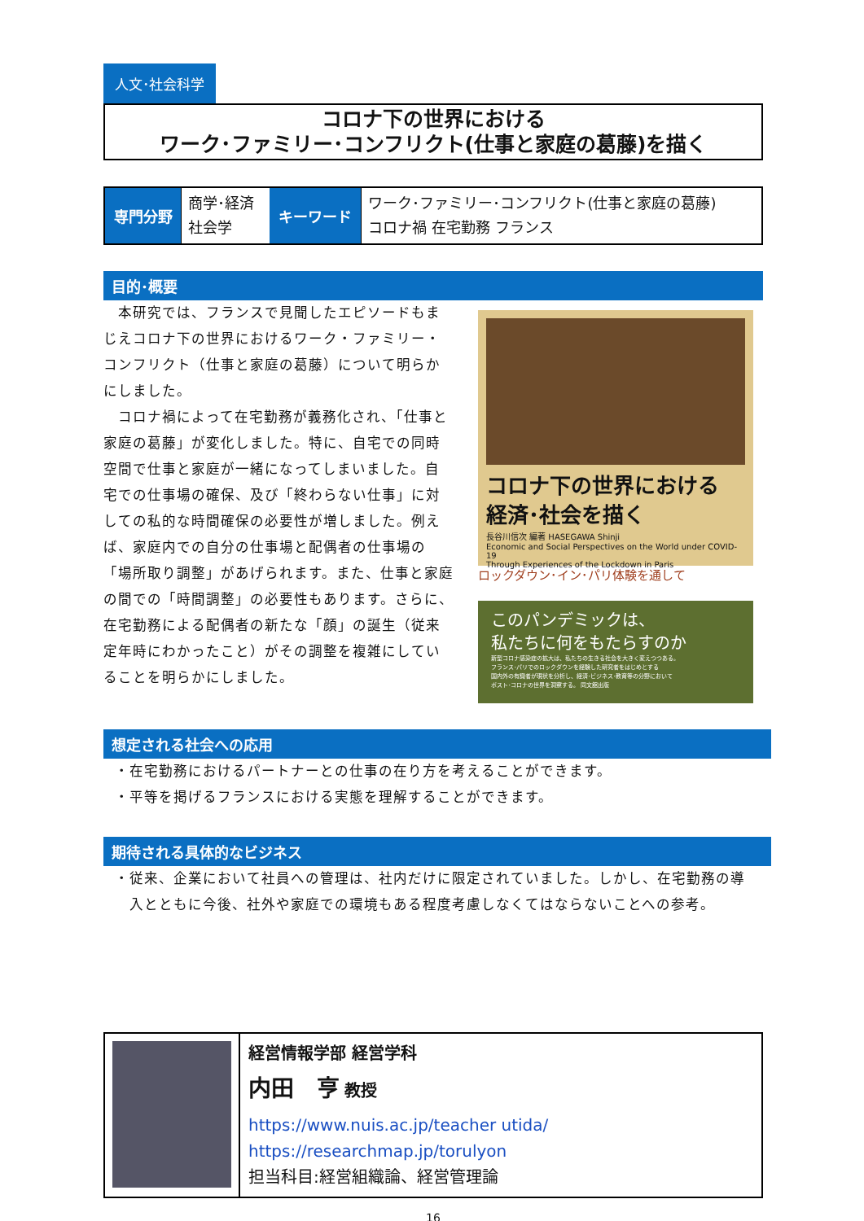人文･社会科学
コロナ下の世界における
ワーク･ファミリー･コンフリクト(仕事と家庭の葛藤)を描く
| 専門分野 | 商学･経済 社会学 | キーワード | ワーク･ファミリー･コンフリクト(仕事と家庭の葛藤) コロナ禍 在宅勤務 フランス |
目的･概要
　本研究では、フランスで見聞したエピソードもまじえコロナ下の世界におけるワーク・ファミリー・コンフリクト（仕事と家庭の葛藤）について明らかにしました。
　コロナ禍によって在宅勤務が義務化され、「仕事と家庭の葛藤」が変化しました。特に、自宅での同時空間で仕事と家庭が一緒になってしまいました。自宅での仕事場の確保、及び「終わらない仕事」に対しての私的な時間確保の必要性が増しました。例えば、家庭内での自分の仕事場と配偶者の仕事場の「場所取り調整」があげられます。また、仕事と家庭の間での「時間調整」の必要性もあります。さらに、在宅勤務による配偶者の新たな「顔」の誕生（従来定年時にわかったこと）がその調整を複雑にしていることを明らかにしました。
コロナ下の世界における
経済･社会を描く
長谷川信次 編著 HASEGAWA Shinji
Economic and Social Perspectives on the World under COVID-19
Through Experiences of the Lockdown in Paris
ロックダウン･イン･パリ体験を通して
このパンデミックは、
私たちに何をもたらすのか
新型コロナ感染症の拡大は、私たちの生きる社会を大きく変えつつある。
フランス･パリでのロックダウンを経験した研究者をはじめとする
国内外の有識者が現状を分析し、経済･ビジネス･教育等の分野において
ポスト･コロナの世界を洞察する。 同文舘出版
想定される社会への応用
・在宅勤務におけるパートナーとの仕事の在り方を考えることができます。
・平等を掲げるフランスにおける実態を理解することができます。
期待される具体的なビジネス
・従来、企業において社員への管理は、社内だけに限定されていました。しかし、在宅勤務の導
　入とともに今後、社外や家庭での環境もある程度考慮しなくてはならないことへの参考。
経営情報学部 経営学科
内田　亨 教授
https://www.nuis.ac.jp/teacher utida/
https://researchmap.jp/torulyon
担当科目:経営組織論、経営管理論
16